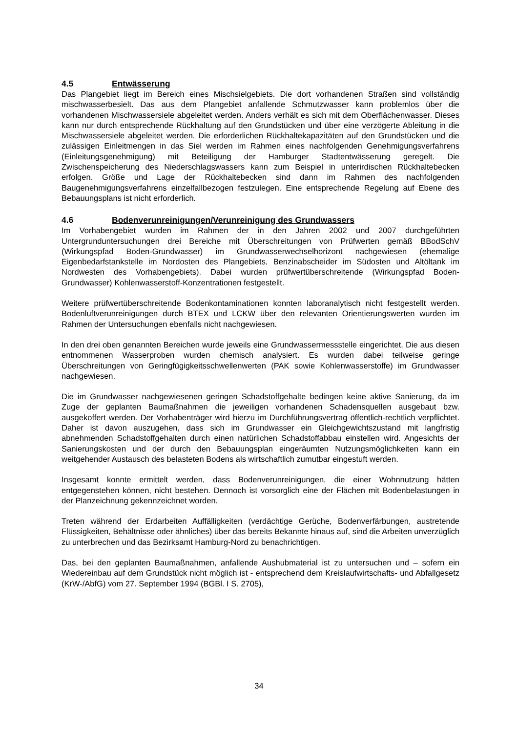4.5 Entwässerung
Das Plangebiet liegt im Bereich eines Mischsielgebiets. Die dort vorhandenen Straßen sind vollständig mischwasserbesielt. Das aus dem Plangebiet anfallende Schmutzwasser kann problemlos über die vorhandenen Mischwassersiele abgeleitet werden. Anders verhält es sich mit dem Oberflächenwasser. Dieses kann nur durch entsprechende Rückhaltung auf den Grundstücken und über eine verzögerte Ableitung in die Mischwassersiele abgeleitet werden. Die erforderlichen Rückhaltekapazitäten auf den Grundstücken und die zulässigen Einleitmengen in das Siel werden im Rahmen eines nachfolgenden Genehmigungsverfahrens (Einleitungsgenehmigung) mit Beteiligung der Hamburger Stadtentwässerung geregelt. Die Zwischenspeicherung des Niederschlagswassers kann zum Beispiel in unterirdischen Rückhaltebecken erfolgen. Größe und Lage der Rückhaltebecken sind dann im Rahmen des nachfolgenden Baugenehmigungsverfahrens einzelfallbezogen festzulegen. Eine entsprechende Regelung auf Ebene des Bebauungsplans ist nicht erforderlich.
4.6 Bodenverunreinigungen/Verunreinigung des Grundwassers
Im Vorhabengebiet wurden im Rahmen der in den Jahren 2002 und 2007 durchgeführten Untergrunduntersuchungen drei Bereiche mit Überschreitungen von Prüfwerten gemäß BBodSchV (Wirkungspfad Boden-Grundwasser) im Grundwasserwechselhorizont nachgewiesen (ehemalige Eigenbedarfstankstelle im Nordosten des Plangebiets, Benzinabscheider im Südosten und Altöltank im Nordwesten des Vorhabengebiets). Dabei wurden prüfwertüberschreitende (Wirkungspfad Boden-Grundwasser) Kohlenwasserstoff-Konzentrationen festgestellt.
Weitere prüfwertüberschreitende Bodenkontaminationen konnten laboranalytisch nicht festgestellt werden. Bodenluftverunreinigungen durch BTEX und LCKW über den relevanten Orientierungswerten wurden im Rahmen der Untersuchungen ebenfalls nicht nachgewiesen.
In den drei oben genannten Bereichen wurde jeweils eine Grundwassermessstelle eingerichtet. Die aus diesen entnommenen Wasserproben wurden chemisch analysiert. Es wurden dabei teilweise geringe Überschreitungen von Geringfügigkeitsschwellenwerten (PAK sowie Kohlenwasserstoffe) im Grundwasser nachgewiesen.
Die im Grundwasser nachgewiesenen geringen Schadstoffgehalte bedingen keine aktive Sanierung, da im Zuge der geplanten Baumaßnahmen die jeweiligen vorhandenen Schadensquellen ausgebaut bzw. ausgekoffert werden. Der Vorhabenträger wird hierzu im Durchführungsvertrag öffentlich-rechtlich verpflichtet. Daher ist davon auszugehen, dass sich im Grundwasser ein Gleichgewichtszustand mit langfristig abnehmenden Schadstoffgehalten durch einen natürlichen Schadstoffabbau einstellen wird. Angesichts der Sanierungskosten und der durch den Bebauungsplan eingeräumten Nutzungsmöglichkeiten kann ein weitgehender Austausch des belasteten Bodens als wirtschaftlich zumutbar eingestuft werden.
Insgesamt konnte ermittelt werden, dass Bodenverunreinigungen, die einer Wohnnutzung hätten entgegenstehen können, nicht bestehen. Dennoch ist vorsorglich eine der Flächen mit Bodenbelastungen in der Planzeichnung gekennzeichnet worden.
Treten während der Erdarbeiten Auffälligkeiten (verdächtige Gerüche, Bodenverfärbungen, austretende Flüssigkeiten, Behältnisse oder ähnliches) über das bereits Bekannte hinaus auf, sind die Arbeiten unverzüglich zu unterbrechen und das Bezirksamt Hamburg-Nord zu benachrichtigen.
Das, bei den geplanten Baumaßnahmen, anfallende Aushubmaterial ist zu untersuchen und – sofern ein Wiedereinbau auf dem Grundstück nicht möglich ist - entsprechend dem Kreislaufwirtschafts- und Abfallgesetz (KrW-/AbfG) vom 27. September 1994 (BGBl. I S. 2705),
34